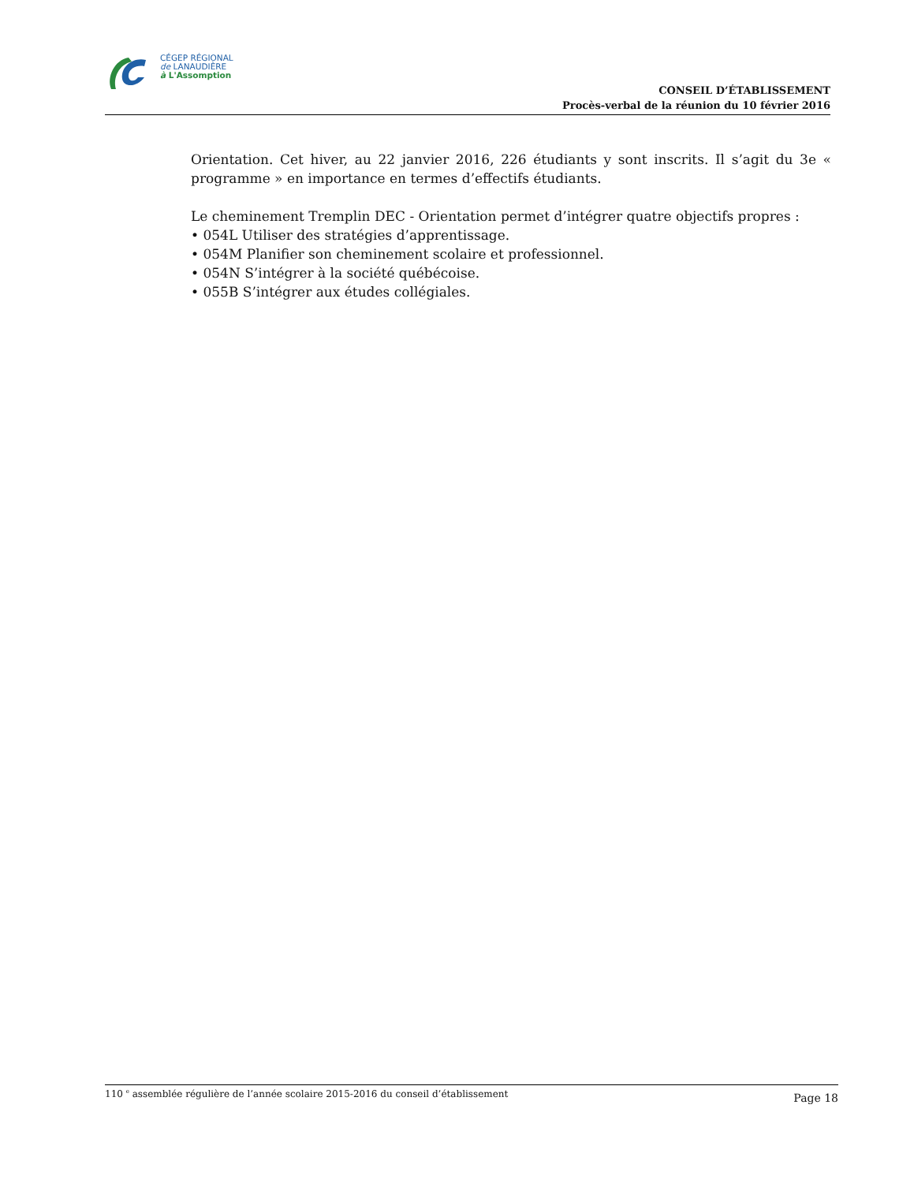CÉGEP RÉGIONAL
de LANAUDIÈRE
à L'Assomption
CONSEIL D’ÉTABLISSEMENT
Procès-verbal de la réunion du 10 février 2016
Orientation. Cet hiver, au 22 janvier 2016, 226 étudiants y sont inscrits. Il s’agit du 3e « programme » en importance en termes d’effectifs étudiants.
Le cheminement Tremplin DEC - Orientation permet d’intégrer quatre objectifs propres :
• 054L Utiliser des stratégies d’apprentissage.
• 054M Planifier son cheminement scolaire et professionnel.
• 054N S’intégrer à la société québécoise.
• 055B S’intégrer aux études collégiales.
110 <sup>e</sup> assemblée régulière de l’année scolaire 2015-2016 du conseil d’établissement
Page 18